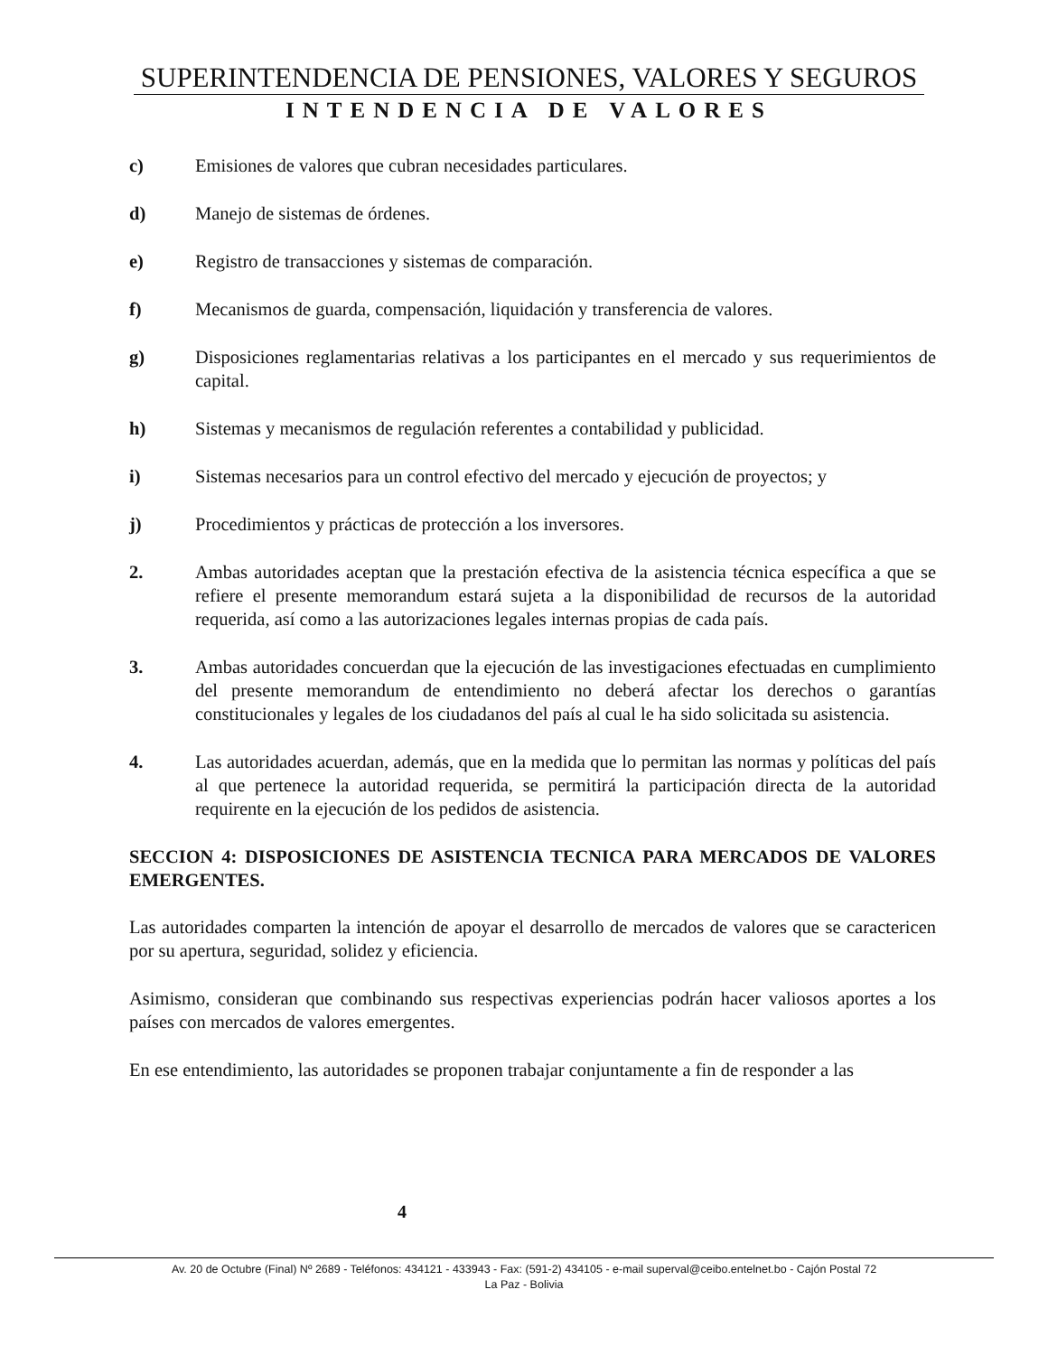SUPERINTENDENCIA DE PENSIONES, VALORES Y SEGUROS
INTENDENCIA DE VALORES
c) Emisiones de valores que cubran necesidades particulares.
d) Manejo de sistemas de órdenes.
e) Registro de transacciones y sistemas de comparación.
f) Mecanismos de guarda, compensación, liquidación y transferencia de valores.
g) Disposiciones reglamentarias relativas a los participantes en el mercado y sus requerimientos de capital.
h) Sistemas y mecanismos de regulación referentes a contabilidad y publicidad.
i) Sistemas necesarios para un control efectivo del mercado y ejecución de proyectos; y
j) Procedimientos y prácticas de protección a los inversores.
2. Ambas autoridades aceptan que la prestación efectiva de la asistencia técnica específica a que se refiere el presente memorandum estará sujeta a la disponibilidad de recursos de la autoridad requerida, así como a las autorizaciones legales internas propias de cada país.
3. Ambas autoridades concuerdan que la ejecución de las investigaciones efectuadas en cumplimiento del presente memorandum de entendimiento no deberá afectar los derechos o garantías constitucionales y legales de los ciudadanos del país al cual le ha sido solicitada su asistencia.
4. Las autoridades acuerdan, además, que en la medida que lo permitan las normas y políticas del país al que pertenece la autoridad requerida, se permitirá la participación directa de la autoridad requirente en la ejecución de los pedidos de asistencia.
SECCION 4: DISPOSICIONES DE ASISTENCIA TECNICA PARA MERCADOS DE VALORES EMERGENTES.
Las autoridades comparten la intención de apoyar el desarrollo de mercados de valores que se caractericen por su apertura, seguridad, solidez y eficiencia.
Asimismo, consideran que combinando sus respectivas experiencias podrán hacer valiosos aportes a los países con mercados de valores emergentes.
En ese entendimiento, las autoridades se proponen trabajar conjuntamente a fin de responder a las
4
Av. 20 de Octubre (Final) Nº 2689 - Teléfonos: 434121 - 433943 - Fax: (591-2) 434105 - e-mail superval@ceibo.entelnet.bo - Cajón Postal 72
La Paz - Bolivia